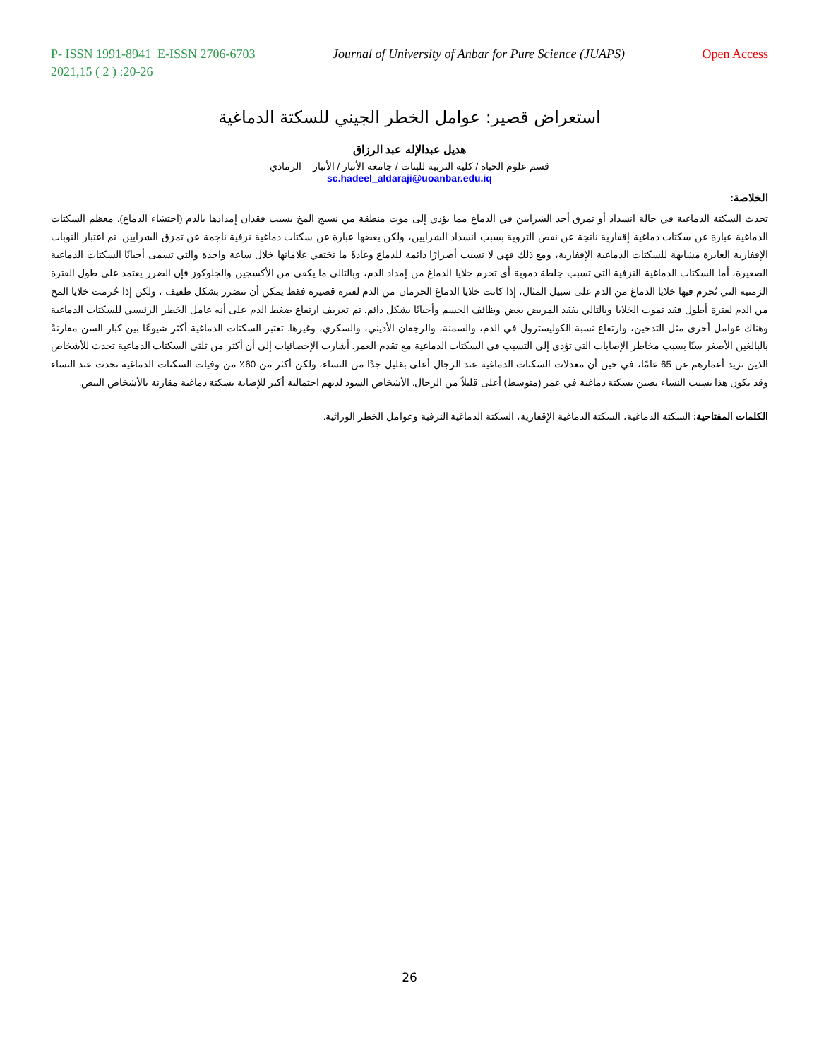P- ISSN 1991-8941 E-ISSN 2706-6703 Journal of University of Anbar for Pure Science (JUAPS) Open Access
2021,15 ( 2 ) :20-26
استعراض قصير: عوامل الخطر الجيني للسكتة الدماغية
هديل عبدالإله عبد الرزاق
قسم علوم الحياة / كلية التربية للبنات / جامعة الأنبار / الأنبار – الرمادي
sc.hadeel_aldaraji@uoanbar.edu.iq
الخلاصة:
تحدث السكتة الدماغية في حالة انسداد أو تمزق أحد الشرايين في الدماغ مما يؤدي إلى موت منطقة من نسيج المخ بسبب فقدان إمدادها بالدم (احتشاء الدماغ). معظم السكتات الدماغية عبارة عن سكتات دماغية إقفارية ناتجة عن نقص التروية بسبب انسداد الشرايين، ولكن بعضها عبارة عن سكتات دماغية نزفية ناجمة عن تمزق الشرايين. تم اعتبار النوبات الإقفارية العابرة مشابهة للسكتات الدماغية الإقفارية، ومع ذلك فهي لا تسبب أضرارًا دائمة للدماغ وعادةً ما تختفي علاماتها خلال ساعة واحدة والتي تسمى أحيانًا السكتات الدماغية الصغيرة، أما السكتات الدماغية النزفية التي تسبب جلطة دموية أي تحرم خلايا الدماغ من إمداد الدم، وبالتالي ما يكفي من الأكسجين والجلوكوز فإن الضرر يعتمد على طول الفترة الزمنية التي تُحرم فيها خلايا الدماغ من الدم على سبيل المثال، إذا كانت خلايا الدماغ الحرمان من الدم لفترة قصيرة فقط يمكن أن تتضرر بشكل طفيف ، ولكن إذا حُرمت خلايا المخ من الدم لفترة أطول فقد تموت الخلايا وبالتالي يفقد المريض بعض وظائف الجسم وأحيانًا بشكل دائم. تم تعريف ارتفاع ضغط الدم على أنه عامل الخطر الرئيسي للسكتات الدماغية وهناك عوامل أخرى مثل التدخين، وارتفاع نسبة الكوليسترول في الدم، والسمنة، والرجفان الأذيني، والسكري، وغيرها. تعتبر السكتات الدماغية أكثر شيوعًا بين كبار السن مقارنةً بالبالغين الأصغر سنًا بسبب مخاطر الإصابات التي تؤدي إلى التسبب في السكتات الدماغية مع تقدم العمر. أشارت الإحصائيات إلى أن أكثر من ثلثي السكتات الدماغية تحدث للأشخاص الذين تزيد أعمارهم عن 65 عامًا، في حين أن معدلات السكتات الدماغية عند الرجال أعلى بقليل جدًا من النساء، ولكن أكثر من 60٪ من وفيات السكتات الدماغية تحدث عند النساء وقد يكون هذا بسبب النساء يصبن بسكتة دماغية في عمر (متوسط) أعلى قليلاً من الرجال. الأشخاص السود لديهم احتمالية أكبر للإصابة بسكتة دماغية مقارنة بالأشخاص البيض.
الكلمات المفتاحية: السكتة الدماغية، السكتة الدماغية الإقفارية، السكتة الدماغية النزفية وعوامل الخطر الوراثية.
26